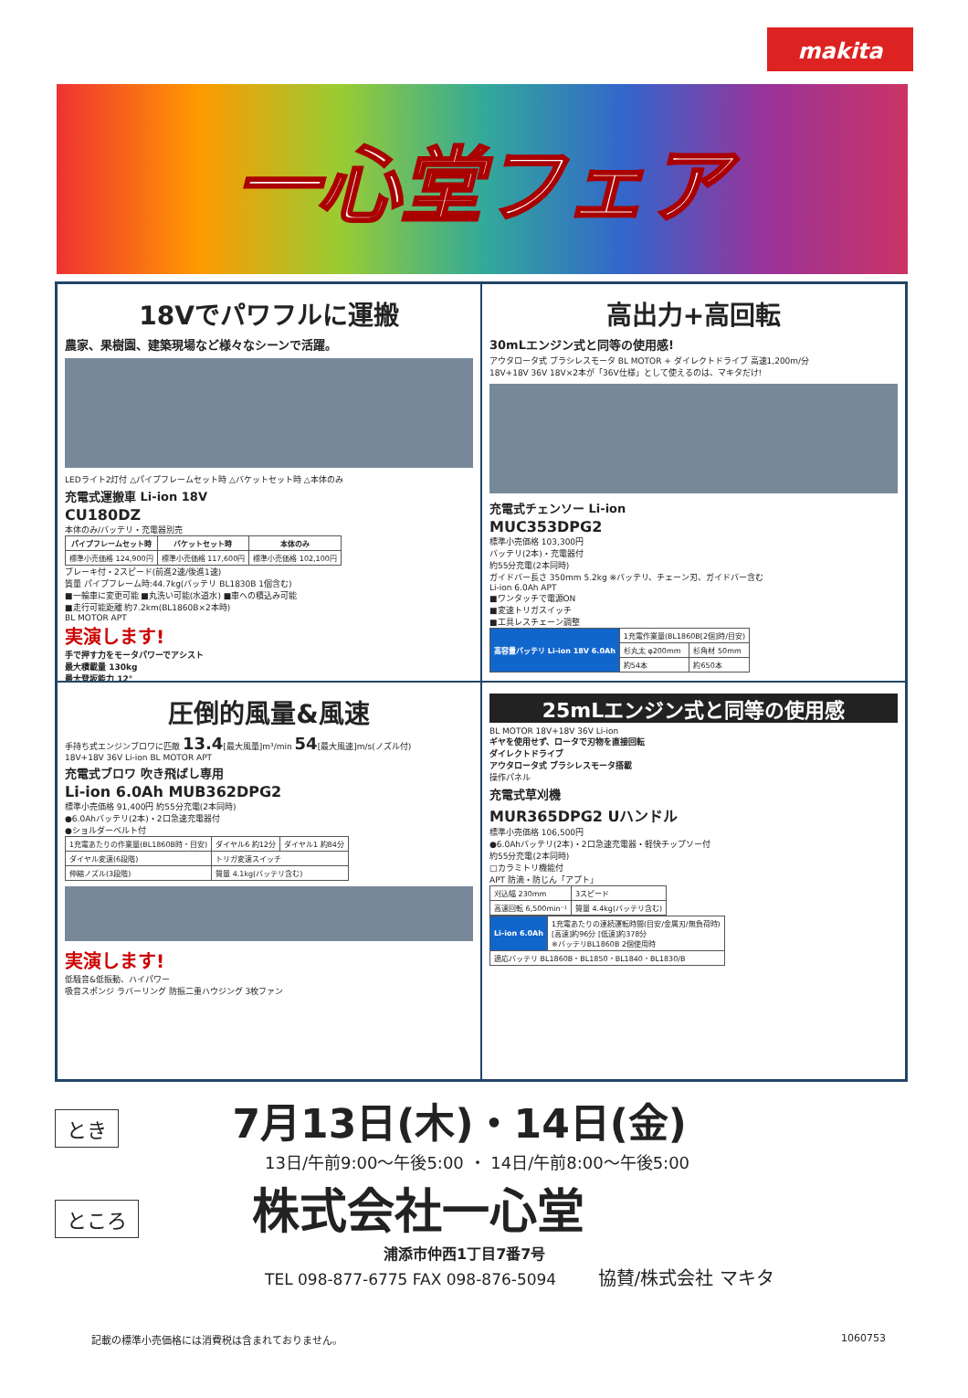makita
一心堂フェア
18Vでパワフルに運搬
農家、果樹園、建築現場など様々なシーンで活躍。
LEDライト2灯付 △パイプフレームセット時 △バケットセット時 △本体のみ
充電式運搬車 Li-ion 18V
CU180DZ
本体のみ/バッテリ・充電器別売
| パイプフレームセット時 | バケットセット時 | 本体のみ |
| --- | --- | --- |
| 標準小売価格 124,900円 | 標準小売価格 117,600円 | 標準小売価格 102,100円 |
ブレーキ付・2スピード(前進2速/後進1速)
質量 パイプフレーム時:44.7kg(バッテリ BL1830B 1個含む)
■一輪車に変更可能 ■丸洗い可能(水道水) ■車への積込み可能
■走行可能距離 約7.2km(BL1860B×2本時)
BL MOTOR APT
実演します!
手で押す力をモータパワーでアシスト
最大積載量 130kg
最大登坂能力 12°
高出力+高回転
30mLエンジン式と同等の使用感!
アウタロータ式 ブラシレスモータ BL MOTOR + ダイレクトドライブ 高速1,200m/分
18V+18V 36V 18V×2本が「36V仕様」として使えるのは、マキタだけ!
充電式チェンソー Li-ion
MUC353DPG2
標準小売価格 103,300円
バッテリ(2本)・充電器付
約55分充電(2本同時)
ガイドバー長さ 350mm 5.2kg ※バッテリ、チェーン刃、ガイドバー含む
Li-ion 6.0Ah APT
■ワンタッチで電源ON
■変速トリガスイッチ
■工具レスチェーン調整
| 高容量バッテリ Li-ion 18V 6.0Ah | 1充電作業量(BL1860B[2個]時/目安) | |
| | 杉丸太 φ200mm | 杉角材 50mm |
| | 約54本 | 約650本 |
圧倒的風量&風速
手持ち式エンジンブロワに匹敵 13.4[最大風量]m³/min 54[最大風速]m/s(ノズル付)
18V+18V 36V Li-ion BL MOTOR APT
充電式ブロワ 吹き飛ばし専用
Li-ion 6.0Ah MUB362DPG2
標準小売価格 91,400円 約55分充電(2本同時)
●6.0Ahバッテリ(2本)・2口急速充電器付
●ショルダーベルト付
| 1充電あたりの作業量(BL1860B時・目安) | ダイヤル6 約12分 | ダイヤル1 約84分 |
| ダイヤル変速(6段階) | トリガ変速スイッチ | |
| 伸縮ノズル(3段階) | 質量 4.1kg(バッテリ含む) | |
実演します!
低騒音&低振動、ハイパワー
吸音スポンジ ラバーリング 防振二重ハウジング 3枚ファン
25mLエンジン式と同等の使用感
BL MOTOR 18V+18V 36V Li-ion
ギヤを使用せず、ロータで刃物を直接回転
ダイレクトドライブ
アウタロータ式 ブラシレスモータ搭載
操作パネル
充電式草刈機
MUR365DPG2 Uハンドル
標準小売価格 106,500円
●6.0Ahバッテリ(2本)・2口急速充電器・軽快チップソー付
約55分充電(2本同時)
□カラミトリ機能付
APT 防滴・防じん「アプト」
| 刈込幅 230mm | 3スピード |
| 高速回転 6,500min⁻¹ | 質量 4.4kg(バッテリ含む) |
| Li-ion 6.0Ah | 1充電あたりの連続運転時間(目安/金属刃/無負荷時) [高速]約96分 [低速]約378分 ※バッテリBL1860B 2個使用時 |
| 適応バッテリ BL1860B・BL1850・BL1840・BL1830/B | |
とき 7月13日(木)・14日(金)
13日/午前9:00～午後5:00 ・ 14日/午前8:00～午後5:00
ところ 株式会社一心堂
浦添市仲西1丁目7番7号
TEL 098-877-6775 FAX 098-876-5094 協賛/株式会社 マキタ
記載の標準小売価格には消費税は含まれておりません。 1060753